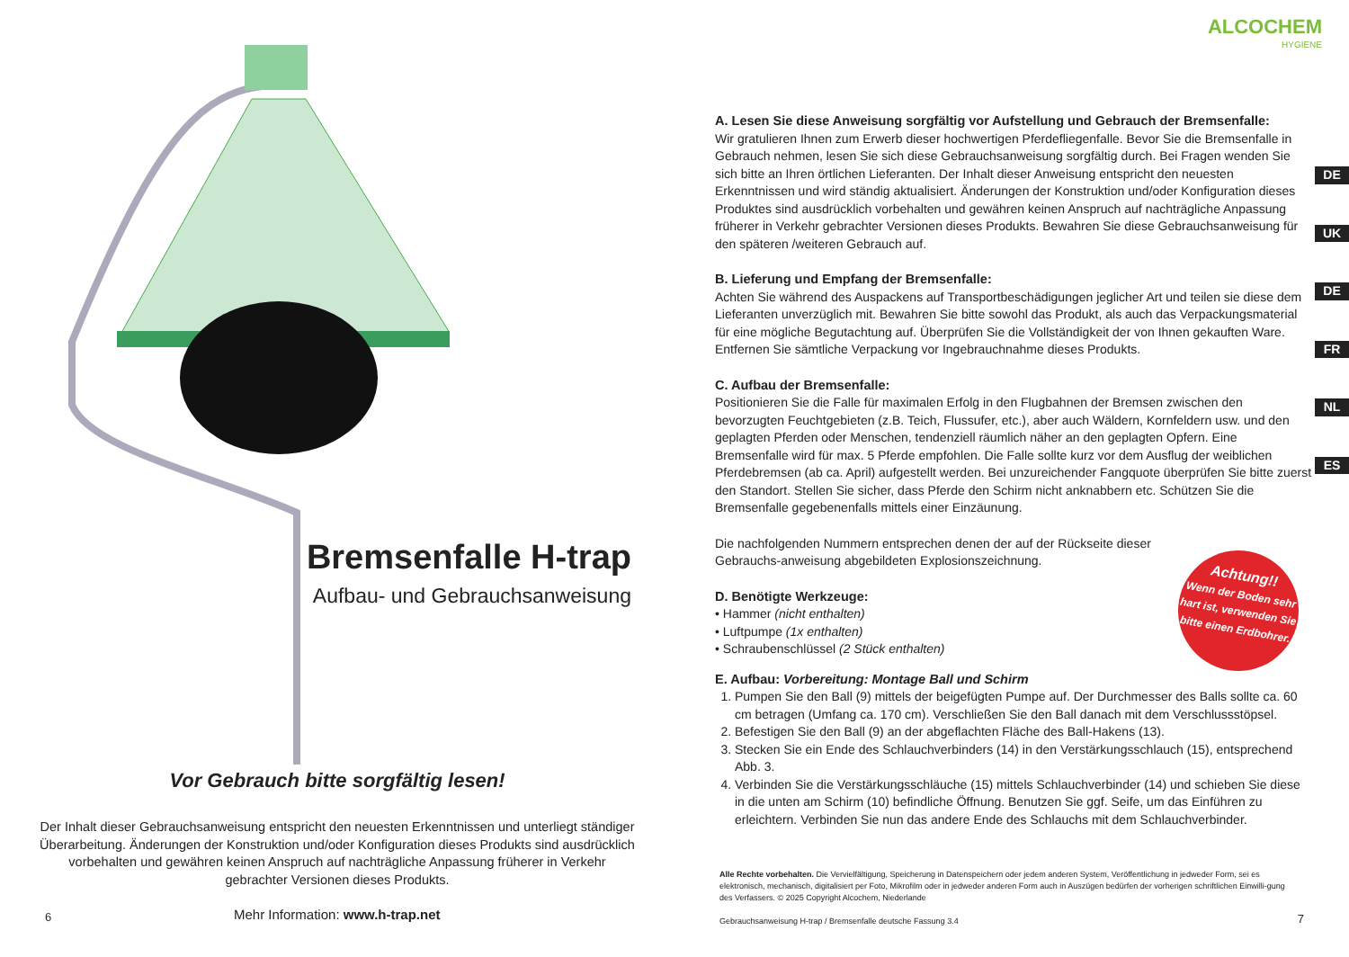Bremsenfalle H-trap
Aufbau- und Gebrauchsanweisung
Vor Gebrauch bitte sorgfältig lesen!
Der Inhalt dieser Gebrauchsanweisung entspricht den neuesten Erkenntnissen und unterliegt ständiger Überarbeitung. Änderungen der Konstruktion und/oder Konfiguration dieses Produkts sind ausdrücklich vorbehalten und gewähren keinen Anspruch auf nachträgliche Anpassung früherer in Verkehr gebrachter Versionen dieses Produkts.
6
Mehr Information: www.h-trap.net
ALCOCHEM
HYGIENE
DE
UK
DE
FR
NL
ES
A. Lesen Sie diese Anweisung sorgfältig vor Aufstellung und Gebrauch der Bremsenfalle:
Wir gratulieren Ihnen zum Erwerb dieser hochwertigen Pferdefliegenfalle. Bevor Sie die Bremsenfalle in Gebrauch nehmen, lesen Sie sich diese Gebrauchsanweisung sorgfältig durch. Bei Fragen wenden Sie sich bitte an Ihren örtlichen Lieferanten. Der Inhalt dieser Anweisung entspricht den neuesten Erkenntnissen und wird ständig aktualisiert. Änderungen der Konstruktion und/oder Konfiguration dieses Produktes sind ausdrücklich vorbehalten und gewähren keinen Anspruch auf nachträgliche Anpassung früherer in Verkehr gebrachter Versionen dieses Produkts. Bewahren Sie diese Gebrauchsanweisung für den späteren /weiteren Gebrauch auf.
B. Lieferung und Empfang der Bremsenfalle:
Achten Sie während des Auspackens auf Transportbeschädigungen jeglicher Art und teilen sie diese dem Lieferanten unverzüglich mit. Bewahren Sie bitte sowohl das Produkt, als auch das Verpackungsmaterial für eine mögliche Begutachtung auf. Überprüfen Sie die Vollständigkeit der von Ihnen gekauften Ware. Entfernen Sie sämtliche Verpackung vor Ingebrauchnahme dieses Produkts.
C. Aufbau der Bremsenfalle:
Positionieren Sie die Falle für maximalen Erfolg in den Flugbahnen der Bremsen zwischen den bevorzugten Feuchtgebieten (z.B. Teich, Flussufer, etc.), aber auch Wäldern, Kornfeldern usw. und den geplagten Pferden oder Menschen, tendenziell räumlich näher an den geplagten Opfern. Eine Bremsenfalle wird für max. 5 Pferde empfohlen. Die Falle sollte kurz vor dem Ausflug der weiblichen Pferdebremsen (ab ca. April) aufgestellt werden. Bei unzureichender Fangquote überprüfen Sie bitte zuerst den Standort. Stellen Sie sicher, dass Pferde den Schirm nicht anknabbern etc. Schützen Sie die Bremsenfalle gegebenenfalls mittels einer Einzäunung.
Die nachfolgenden Nummern entsprechen denen der auf der Rückseite dieser Gebrauchs-anweisung abgebildeten Explosionszeichnung.
D. Benötigte Werkzeuge:
• Hammer (nicht enthalten)
• Luftpumpe (1x enthalten)
• Schraubenschlüssel (2 Stück enthalten)
E. Aufbau: Vorbereitung: Montage Ball und Schirm
1. Pumpen Sie den Ball (9) mittels der beigefügten Pumpe auf. Der Durchmesser des Balls sollte ca. 60 cm betragen (Umfang ca. 170 cm). Verschließen Sie den Ball danach mit dem Verschlussstöpsel.
2. Befestigen Sie den Ball (9) an der abgeflachten Fläche des Ball-Hakens (13).
3. Stecken Sie ein Ende des Schlauchverbinders (14) in den Verstärkungsschlauch (15), entsprechend Abb. 3.
4. Verbinden Sie die Verstärkungsschläuche (15) mittels Schlauchverbinder (14) und schieben Sie diese in die unten am Schirm (10) befindliche Öffnung. Benutzen Sie ggf. Seife, um das Einführen zu erleichtern. Verbinden Sie nun das andere Ende des Schlauchs mit dem Schlauchverbinder.
Achtung!!
Wenn der Boden sehr hart ist, verwenden Sie bitte einen Erdbohrer.
Alle Rechte vorbehalten. Die Vervielfältigung, Speicherung in Datenspeichern oder jedem anderen System, Veröffentlichung in jedweder Form, sei es elektronisch, mechanisch, digitalisiert per Foto, Mikrofilm oder in jedweder anderen Form auch in Auszügen bedürfen der vorherigen schriftlichen Einwilli-gung des Verfassers. © 2025 Copyright Alcochem, Niederlande
Gebrauchsanweisung H-trap / Bremsenfalle deutsche Fassung 3.4
7